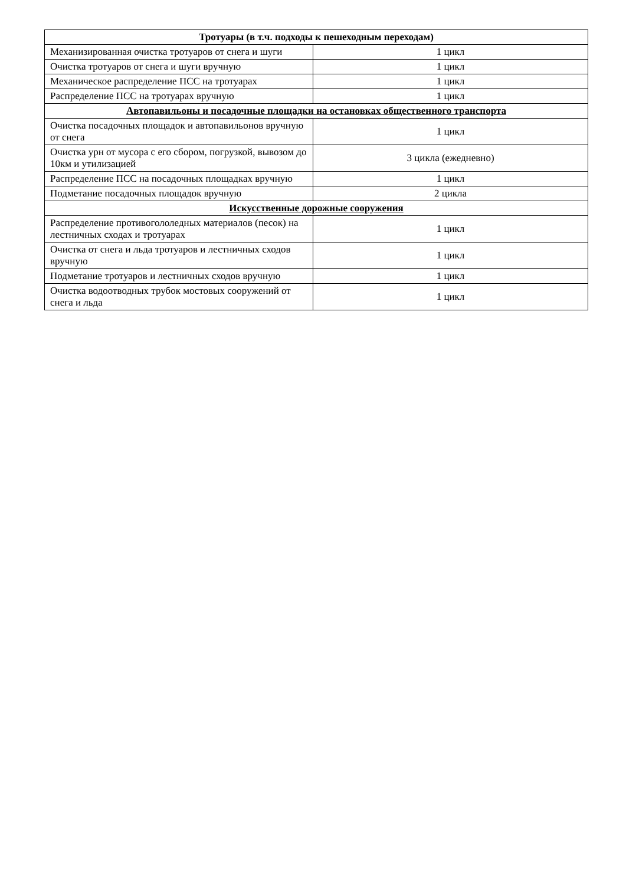| Тротуары (в т.ч. подходы к пешеходным переходам) | |
| --- | --- |
| Механизированная очистка тротуаров от снега и шуги | 1 цикл |
| Очистка тротуаров от снега и шуги вручную | 1 цикл |
| Механическое распределение ПСС на тротуарах | 1 цикл |
| Распределение ПСС на тротуарах вручную | 1 цикл |
| Автопавильоны и посадочные площадки на остановках общественного транспорта | |
| Очистка посадочных площадок и автопавильонов вручную от снега | 1 цикл |
| Очистка урн от мусора с его сбором, погрузкой, вывозом до 10км и утилизацией | 3 цикла (ежедневно) |
| Распределение ПСС на посадочных площадках вручную | 1 цикл |
| Подметание посадочных площадок вручную | 2 цикла |
| Искусственные дорожные сооружения | |
| Распределение противогололедных материалов (песок) на лестничных сходах и тротуарах | 1 цикл |
| Очистка от снега и льда тротуаров и лестничных сходов вручную | 1 цикл |
| Подметание тротуаров и лестничных сходов вручную | 1 цикл |
| Очистка водоотводных трубок мостовых сооружений от снега и льда | 1 цикл |